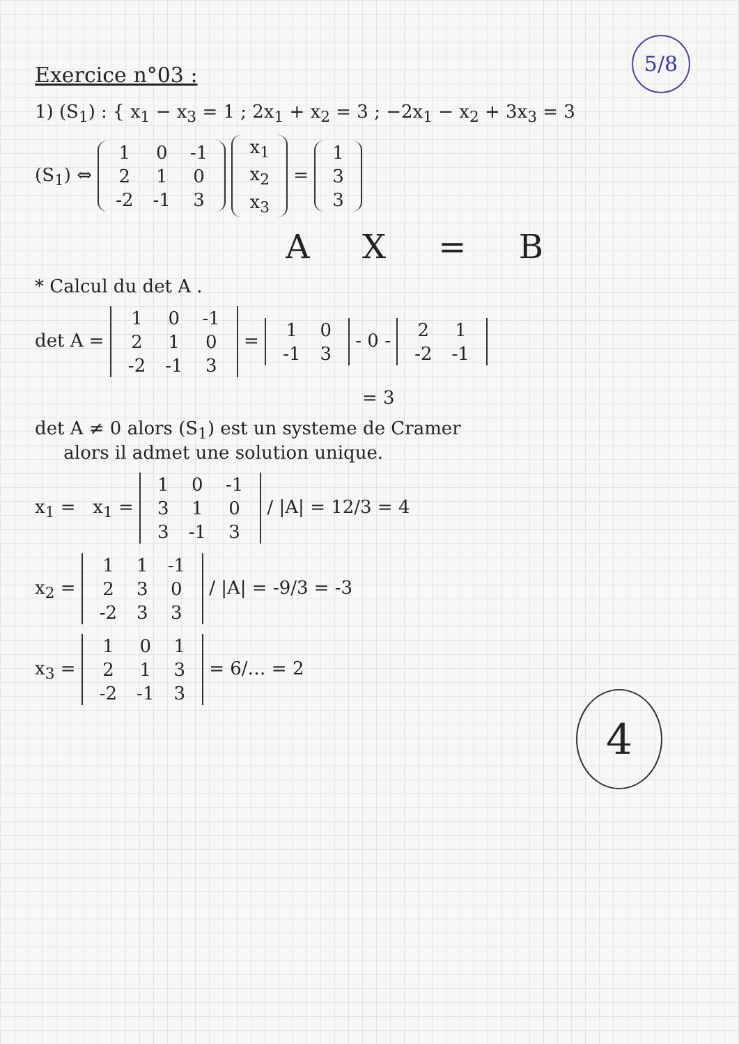5/8
Exercice n°03 :
1) (S<sub>1</sub>) : { x<sub>1</sub> − x<sub>3</sub> = 1 ; 2x<sub>1</sub> + x<sub>2</sub> = 3 ; −2x<sub>1</sub> − x<sub>2</sub> + 3x<sub>3</sub> = 3
(S<sub>1</sub>) ⇔ 1
0
-1 2
1
0 -2
-1
3 x<sub>1</sub> x<sub>2</sub> x<sub>3</sub> = 1 3 3
A X = B
* Calcul du det A .
det A = 1
0
-1 2
1
0 -2
-1
3 = 1
0 -1
3 - 0 - 2
1 -2
-1
= 3
det A ≠ 0 alors (S<sub>1</sub>) est un systeme de Cramer
alors il admet une solution unique.
4
x<sub>1</sub> = x<sub>1</sub> = 1
0
-1 3
1
0 3
-1
3 / |A| = 12/3 = 4
x<sub>2</sub> = 1
1
-1 2
3
0 -2
3
3 / |A| = -9/3 = -3
x<sub>3</sub> = 1
0
1 2
1
3 -2
-1
3 = 6/… = 2